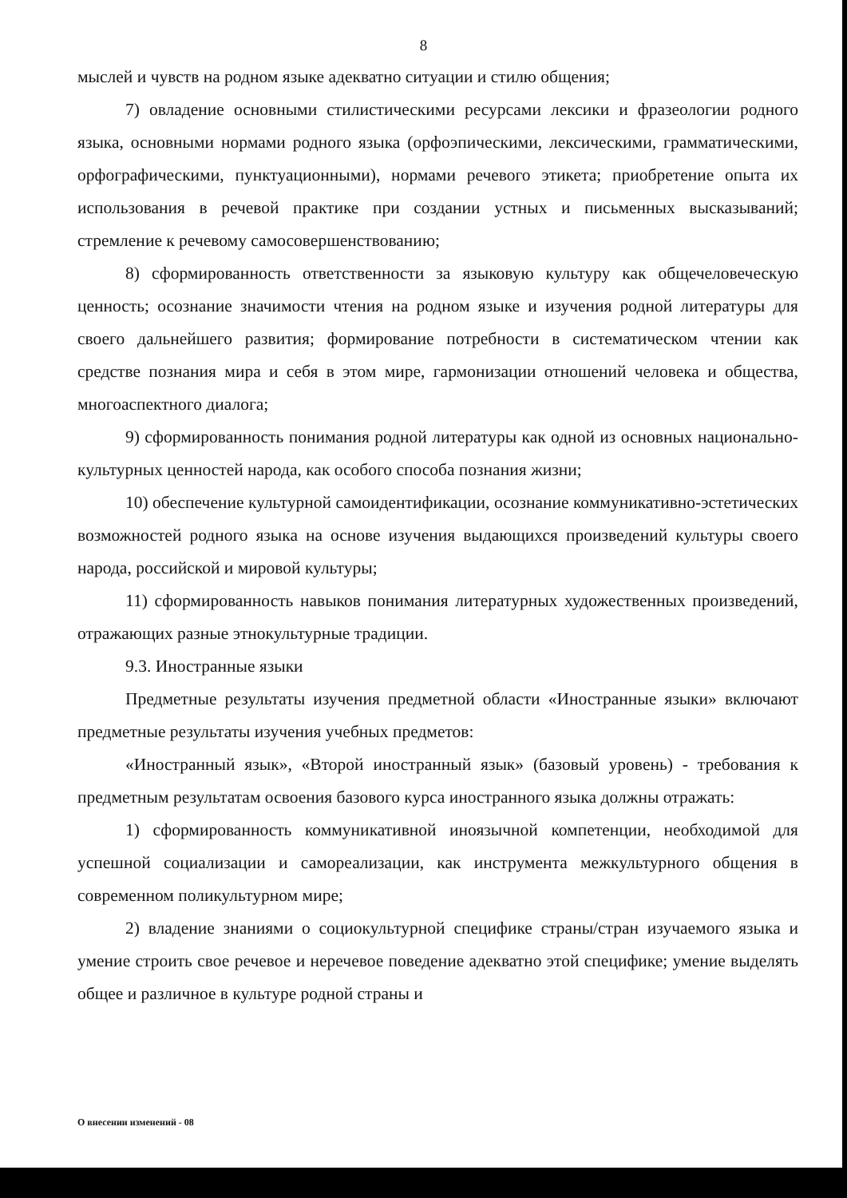8
мыслей и чувств на родном языке адекватно ситуации и стилю общения;
7) овладение основными стилистическими ресурсами лексики и фразеологии родного языка, основными нормами родного языка (орфоэпическими, лексическими, грамматическими, орфографическими, пунктуационными), нормами речевого этикета; приобретение опыта их использования в речевой практике при создании устных и письменных высказываний; стремление к речевому самосовершенствованию;
8) сформированность ответственности за языковую культуру как общечеловеческую ценность; осознание значимости чтения на родном языке и изучения родной литературы для своего дальнейшего развития; формирование потребности в систематическом чтении как средстве познания мира и себя в этом мире, гармонизации отношений человека и общества, многоаспектного диалога;
9) сформированность понимания родной литературы как одной из основных национально-культурных ценностей народа, как особого способа познания жизни;
10) обеспечение культурной самоидентификации, осознание коммуникативно-эстетических возможностей родного языка на основе изучения выдающихся произведений культуры своего народа, российской и мировой культуры;
11) сформированность навыков понимания литературных художественных произведений, отражающих разные этнокультурные традиции.
9.3. Иностранные языки
Предметные результаты изучения предметной области «Иностранные языки» включают предметные результаты изучения учебных предметов:
«Иностранный язык», «Второй иностранный язык» (базовый уровень) - требования к предметным результатам освоения базового курса иностранного языка должны отражать:
1) сформированность коммуникативной иноязычной компетенции, необходимой для успешной социализации и самореализации, как инструмента межкультурного общения в современном поликультурном мире;
2) владение знаниями о социокультурной специфике страны/стран изучаемого языка и умение строить свое речевое и неречевое поведение адекватно этой специфике; умение выделять общее и различное в культуре родной страны и
О внесении изменений - 08